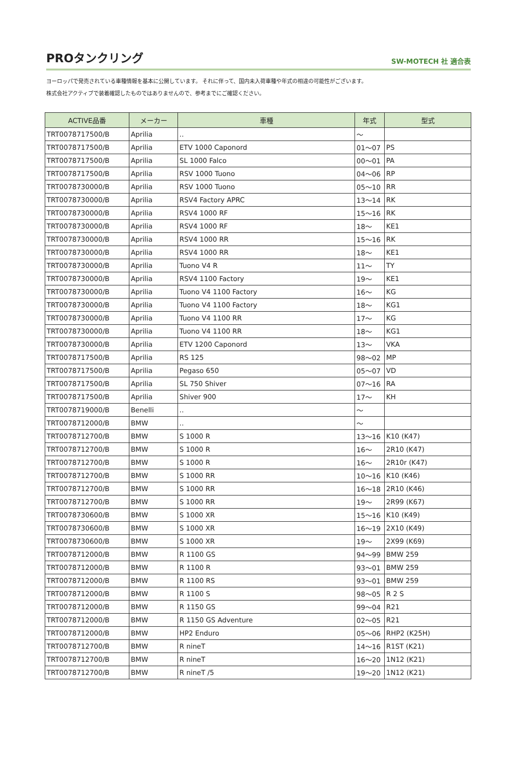PROタンクリング
SW-MOTECH 社 適合表
ヨーロッパで発売されている車種情報を基本に公開しています。 それに伴って、国内未入荷車種や年式の相違の可能性がございます。
株式会社アクティブで装着確認したものではありませんので、参考までにご確認ください。
| ACTIVE品番 | メーカー | 車種 | 年式 | 型式 |
| --- | --- | --- | --- | --- |
| TRT0078717500/B | Aprilia | .. | ～ | |
| TRT0078717500/B | Aprilia | ETV 1000 Caponord | 01～07 | PS |
| TRT0078717500/B | Aprilia | SL 1000 Falco | 00～01 | PA |
| TRT0078717500/B | Aprilia | RSV 1000 Tuono | 04～06 | RP |
| TRT0078730000/B | Aprilia | RSV 1000 Tuono | 05～10 | RR |
| TRT0078730000/B | Aprilia | RSV4 Factory APRC | 13～14 | RK |
| TRT0078730000/B | Aprilia | RSV4 1000 RF | 15～16 | RK |
| TRT0078730000/B | Aprilia | RSV4 1000 RF | 18～ | KE1 |
| TRT0078730000/B | Aprilia | RSV4 1000 RR | 15～16 | RK |
| TRT0078730000/B | Aprilia | RSV4 1000 RR | 18～ | KE1 |
| TRT0078730000/B | Aprilia | Tuono V4 R | 11～ | TY |
| TRT0078730000/B | Aprilia | RSV4 1100 Factory | 19～ | KE1 |
| TRT0078730000/B | Aprilia | Tuono V4 1100 Factory | 16～ | KG |
| TRT0078730000/B | Aprilia | Tuono V4 1100 Factory | 18～ | KG1 |
| TRT0078730000/B | Aprilia | Tuono V4 1100 RR | 17～ | KG |
| TRT0078730000/B | Aprilia | Tuono V4 1100 RR | 18～ | KG1 |
| TRT0078730000/B | Aprilia | ETV 1200 Caponord | 13～ | VKA |
| TRT0078717500/B | Aprilia | RS 125 | 98～02 | MP |
| TRT0078717500/B | Aprilia | Pegaso 650 | 05～07 | VD |
| TRT0078717500/B | Aprilia | SL 750 Shiver | 07～16 | RA |
| TRT0078717500/B | Aprilia | Shiver 900 | 17～ | KH |
| TRT0078719000/B | Benelli | .. | ～ | |
| TRT0078712000/B | BMW | .. | ～ | |
| TRT0078712700/B | BMW | S 1000 R | 13～16 | K10 (K47) |
| TRT0078712700/B | BMW | S 1000 R | 16～ | 2R10 (K47) |
| TRT0078712700/B | BMW | S 1000 R | 16～ | 2R10r (K47) |
| TRT0078712700/B | BMW | S 1000 RR | 10～16 | K10 (K46) |
| TRT0078712700/B | BMW | S 1000 RR | 16～18 | 2R10 (K46) |
| TRT0078712700/B | BMW | S 1000 RR | 19～ | 2R99 (K67) |
| TRT0078730600/B | BMW | S 1000 XR | 15～16 | K10 (K49) |
| TRT0078730600/B | BMW | S 1000 XR | 16～19 | 2X10 (K49) |
| TRT0078730600/B | BMW | S 1000 XR | 19～ | 2X99 (K69) |
| TRT0078712000/B | BMW | R 1100 GS | 94～99 | BMW 259 |
| TRT0078712000/B | BMW | R 1100 R | 93～01 | BMW 259 |
| TRT0078712000/B | BMW | R 1100 RS | 93～01 | BMW 259 |
| TRT0078712000/B | BMW | R 1100 S | 98～05 | R 2 S |
| TRT0078712000/B | BMW | R 1150 GS | 99～04 | R21 |
| TRT0078712000/B | BMW | R 1150 GS Adventure | 02～05 | R21 |
| TRT0078712000/B | BMW | HP2 Enduro | 05～06 | RHP2 (K25H) |
| TRT0078712700/B | BMW | R nineT | 14～16 | R1ST (K21) |
| TRT0078712700/B | BMW | R nineT | 16～20 | 1N12 (K21) |
| TRT0078712700/B | BMW | R nineT /5 | 19～20 | 1N12 (K21) |